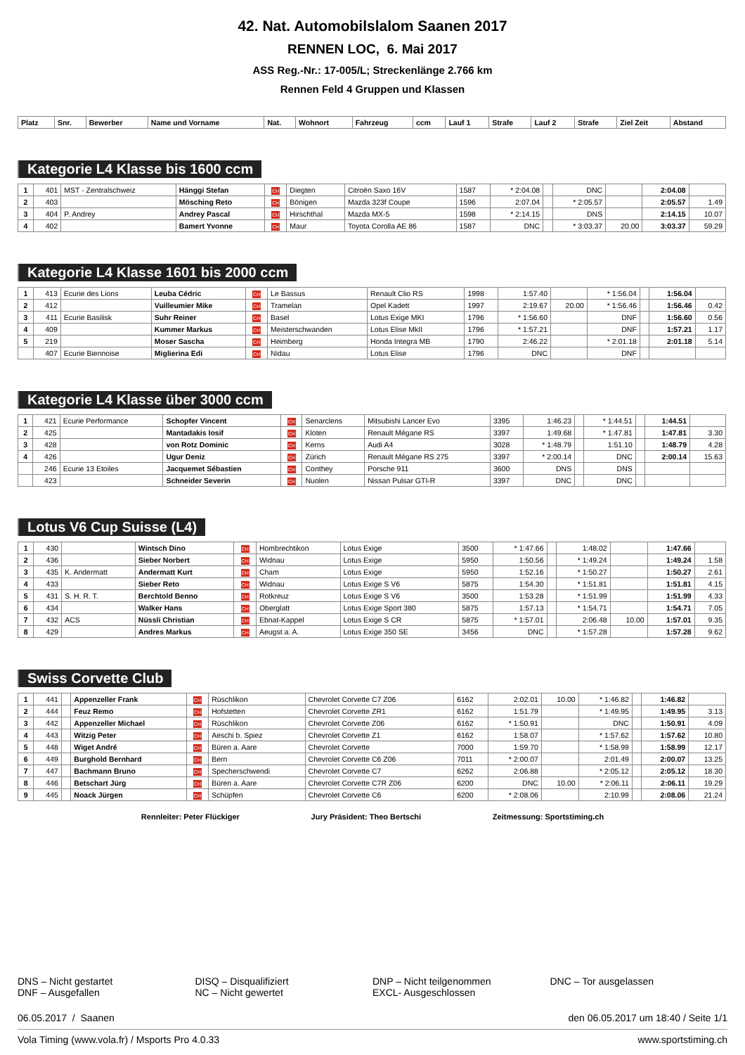42. Nat. Automobilslalom Saanen 2017
RENNEN LOC, 6. Mai 2017
ASS Reg.-Nr.: 17-005/L; Streckenlänge 2.766 km
Rennen Feld 4 Gruppen und Klassen
| Platz | Snr. | Bewerber | Name und Vorname | Nat. | Wohnort | Fahrzeug | ccm | Lauf 1 | Strafe | Lauf 2 | Strafe | Ziel Zeit | Abstand |
| --- | --- | --- | --- | --- | --- | --- | --- | --- | --- | --- | --- | --- | --- |
Kategorie L4 Klasse bis 1600 ccm
| 1 | 401 | MST - Zentralschweiz | Hänggi Stefan | CH | Diegten | Citroën Saxo 16V | 1587 | * 2:04.08 | | DNC | | 2:04.08 | |
| 2 | 403 | | Mösching Reto | CH | Bönigen | Mazda 323f Coupe | 1596 | 2:07.04 | | * 2:05.57 | | 2:05.57 | 1.49 |
| 3 | 404 | P. Andrey | Andrey Pascal | CH | Hirschthal | Mazda MX-5 | 1598 | * 2:14.15 | | DNS | | 2:14.15 | 10.07 |
| 4 | 402 | | Bamert Yvonne | CH | Maur | Toyota Corolla AE 86 | 1587 | DNC | | * 3:03.37 | 20.00 | 3:03.37 | 59.29 |
Kategorie L4 Klasse 1601 bis 2000 ccm
| 1 | 413 | Ecurie des Lions | Leuba Cédric | CH | Le Bassus | Renault Clio RS | 1998 | 1:57.40 | | * 1:56.04 | | 1:56.04 | |
| 2 | 412 | | Vuilleumier Mike | CH | Tramelan | Opel Kadett | 1997 | 2:19.67 | 20.00 | * 1:56.46 | | 1:56.46 | 0.42 |
| 3 | 411 | Ecurie Basilisk | Suhr Reiner | CH | Basel | Lotus Exige MKI | 1796 | * 1:56.60 | | DNF | | 1:56.60 | 0.56 |
| 4 | 409 | | Kummer Markus | CH | Meisterschwanden | Lotus Elise MkII | 1796 | * 1:57.21 | | DNF | | 1:57.21 | 1.17 |
| 5 | 219 | | Moser Sascha | CH | Heimberg | Honda Integra MB | 1790 | 2:46.22 | | * 2:01.18 | | 2:01.18 | 5.14 |
| | 407 | Ecurie Biennoise | Miglierina Edi | CH | Nidau | Lotus Elise | 1796 | DNC | | DNF | | | |
Kategorie L4 Klasse über 3000 ccm
| 1 | 421 | Ecurie Performance | Schopfer Vincent | CH | Senarclens | Mitsubishi Lancer Evo | 3395 | 1:46.23 | | * 1:44.51 | | 1:44.51 | |
| 2 | 425 | | Mantadakis Iosif | CH | Kloten | Renault Mégane RS | 3397 | 1:49.68 | | * 1:47.81 | | 1:47.81 | 3.30 |
| 3 | 428 | | von Rotz Dominic | CH | Kerns | Audi A4 | 3028 | * 1:48.79 | | 1:51.10 | | 1:48.79 | 4.28 |
| 4 | 426 | | Ugur Deniz | CH | Zürich | Renault Mégane RS 275 | 3397 | * 2:00.14 | | DNC | | 2:00.14 | 15.63 |
| | 246 | Ecurie 13 Etoiles | Jacquemet Sébastien | CH | Conthey | Porsche 911 | 3600 | DNS | | DNS | | | |
| | 423 | | Schneider Severin | CH | Nuolen | Nissan Pulsar GTI-R | 3397 | DNC | | DNC | | | |
Lotus V6 Cup Suisse (L4)
| 1 | 430 | | Wintsch Dino | CH | Hombrechtikon | Lotus Exige | 3500 | * 1:47.66 | | 1:48.02 | | 1:47.66 | |
| 2 | 436 | | Sieber Norbert | CH | Widnau | Lotus Exige | 5950 | 1:50.56 | | * 1:49.24 | | 1:49.24 | 1.58 |
| 3 | 435 | K. Andermatt | Andermatt Kurt | CH | Cham | Lotus Exige | 5950 | 1:52.16 | | * 1:50.27 | | 1:50.27 | 2.61 |
| 4 | 433 | | Sieber Reto | CH | Widnau | Lotus Exige S V6 | 5875 | 1:54.30 | | * 1:51.81 | | 1:51.81 | 4.15 |
| 5 | 431 | S. H. R. T. | Berchtold Benno | CH | Rotkreuz | Lotus Exige S V6 | 3500 | 1:53.28 | | * 1:51.99 | | 1:51.99 | 4.33 |
| 6 | 434 | | Walker Hans | CH | Oberglatt | Lotus Exige Sport 380 | 5875 | 1:57.13 | | * 1:54.71 | | 1:54.71 | 7.05 |
| 7 | 432 | ACS | Nüssli Christian | CH | Ebnat-Kappel | Lotus Exige S CR | 5875 | * 1:57.01 | | 2:06.48 | 10.00 | 1:57.01 | 9.35 |
| 8 | 429 | | Andres Markus | CH | Aeugst a. A. | Lotus Exige 350 SE | 3456 | DNC | | * 1:57.28 | | 1:57.28 | 9.62 |
Swiss Corvette Club
| 1 | 441 | | Appenzeller Frank | CH | Rüschlikon | Chevrolet Corvette C7 Z06 | 6162 | 2:02.01 | 10.00 | * 1:46.82 | | 1:46.82 | |
| 2 | 444 | | Feuz Remo | CH | Hofstetten | Chevrolet Corvette ZR1 | 6162 | 1:51.79 | | * 1:49.95 | | 1:49.95 | 3.13 |
| 3 | 442 | | Appenzeller Michael | CH | Rüschlikon | Chevrolet Corvette Z06 | 6162 | * 1:50.91 | | DNC | | 1:50.91 | 4.09 |
| 4 | 443 | | Witzig Peter | CH | Aeschi b. Spiez | Chevrolet Corvette Z1 | 6162 | 1:58.07 | | * 1:57.62 | | 1:57.62 | 10.80 |
| 5 | 448 | | Wiget André | CH | Büren a. Aare | Chevrolet Corvette | 7000 | 1:59.70 | | * 1:58.99 | | 1:58.99 | 12.17 |
| 6 | 449 | | Burghold Bernhard | CH | Bern | Chevrolet Corvette C6 Z06 | 7011 | * 2:00.07 | | 2:01.49 | | 2:00.07 | 13.25 |
| 7 | 447 | | Bachmann Bruno | CH | Specherschwendi | Chevrolet Corvette C7 | 6262 | 2:06.88 | | * 2:05.12 | | 2:05.12 | 18.30 |
| 8 | 446 | | Betschart Jürg | CH | Büren a. Aare | Chevrolet Corvette C7R Z06 | 6200 | DNC | 10.00 | * 2:06.11 | | 2:06.11 | 19.29 |
| 9 | 445 | | Noack Jürgen | CH | Schüpfen | Chevrolet Corvette C6 | 6200 | * 2:08.06 | | 2:10.99 | | 2:08.06 | 21.24 |
Rennleiter: Peter Flückiger Jury Präsident: Theo Bertschi Zeitmessung: Sportstiming.ch
DNS – Nicht gestartet
DNF – Ausgefallen
DISQ – Disqualifiziert
NC – Nicht gewertet
DNP – Nicht teilgenommen
EXCL- Ausgeschlossen
DNC – Tor ausgelassen
06.05.2017 / Saanen den 06.05.2017 um 18:40 / Seite 1/1
Vola Timing (www.vola.fr) / Msports Pro 4.0.33 www.sportstiming.ch